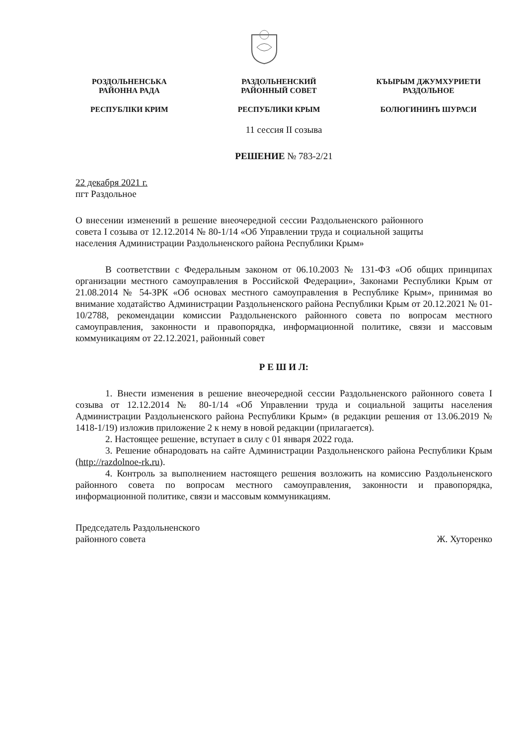РОЗДОЛЬНЕНСЬКА
РАЙОННА РАДА
РЕСПУБЛІКИ КРИМ
РАЗДОЛЬНЕНСКИЙ
РАЙОННЫЙ СОВЕТ
РЕСПУБЛИКИ КРЫМ
КЪЫРЫМ ДЖУМХУРИЕТИ
РАЗДОЛЬНОЕ
БОЛЮГИНИНЪ ШУРАСИ
11 сессия II созыва
РЕШЕНИЕ № 783-2/21
22 декабря 2021 г.
пгт Раздольное
О внесении изменений в решение внеочередной сессии Раздольненского районного совета I созыва от 12.12.2014 № 80-1/14 «Об Управлении труда и социальной защиты населения Администрации Раздольненского района Республики Крым»
В соответствии с Федеральным законом от 06.10.2003 № 131-ФЗ «Об общих принципах организации местного самоуправления в Российской Федерации», Законами Республики Крым от 21.08.2014 № 54-ЗРК «Об основах местного самоуправления в Республике Крым», принимая во внимание ходатайство Администрации Раздольненского района Республики Крым от 20.12.2021 № 01-10/2788, рекомендации комиссии Раздольненского районного совета по вопросам местного самоуправления, законности и правопорядка, информационной политике, связи и массовым коммуникациям от 22.12.2021, районный совет
Р Е Ш И Л:
1. Внести изменения в решение внеочередной сессии Раздольненского районного совета I созыва от 12.12.2014 № 80-1/14 «Об Управлении труда и социальной защиты населения Администрации Раздольненского района Республики Крым» (в редакции решения от 13.06.2019 № 1418-1/19) изложив приложение 2 к нему в новой редакции (прилагается).
2. Настоящее решение, вступает в силу с 01 января 2022 года.
3. Решение обнародовать на сайте Администрации Раздольненского района Республики Крым (http://razdolnoe-rk.ru).
4. Контроль за выполнением настоящего решения возложить на комиссию Раздольненского районного совета по вопросам местного самоуправления, законности и правопорядка, информационной политике, связи и массовым коммуникациям.
Председатель Раздольненского
районного совета
Ж. Хуторенко